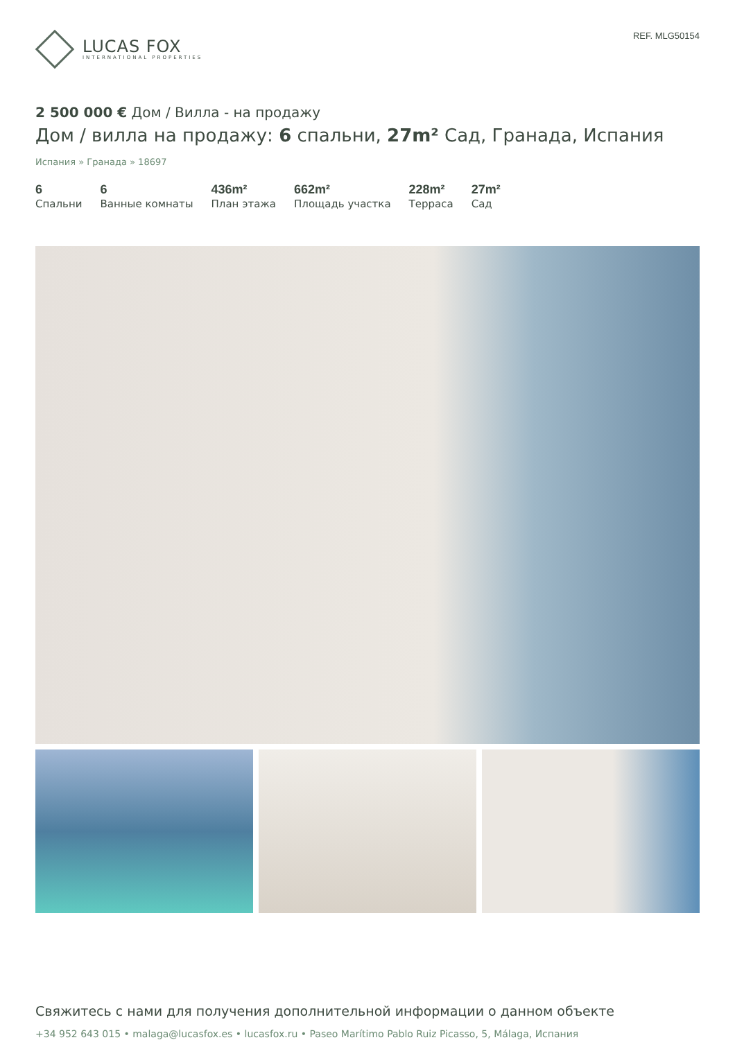LUCAS FOX
INTERNATIONAL PROPERTIES
REF. MLG50154
2 500 000 € Дом / Вилла - на продажу
Дом / вилла на продажу: 6 спальни, 27m² Сад, Гранада, Испания
Испания » Гранада » 18697
6
Спальни
6
Ванные комнаты
436m²
План этажа
662m²
Площадь участка
228m²
Терраса
27m²
Сад
Свяжитесь с нами для получения дополнительной информации о данном объекте
+34 952 643 015 • malaga@lucasfox.es • lucasfox.ru • Paseo Marítimo Pablo Ruiz Picasso, 5, Málaga, Испания